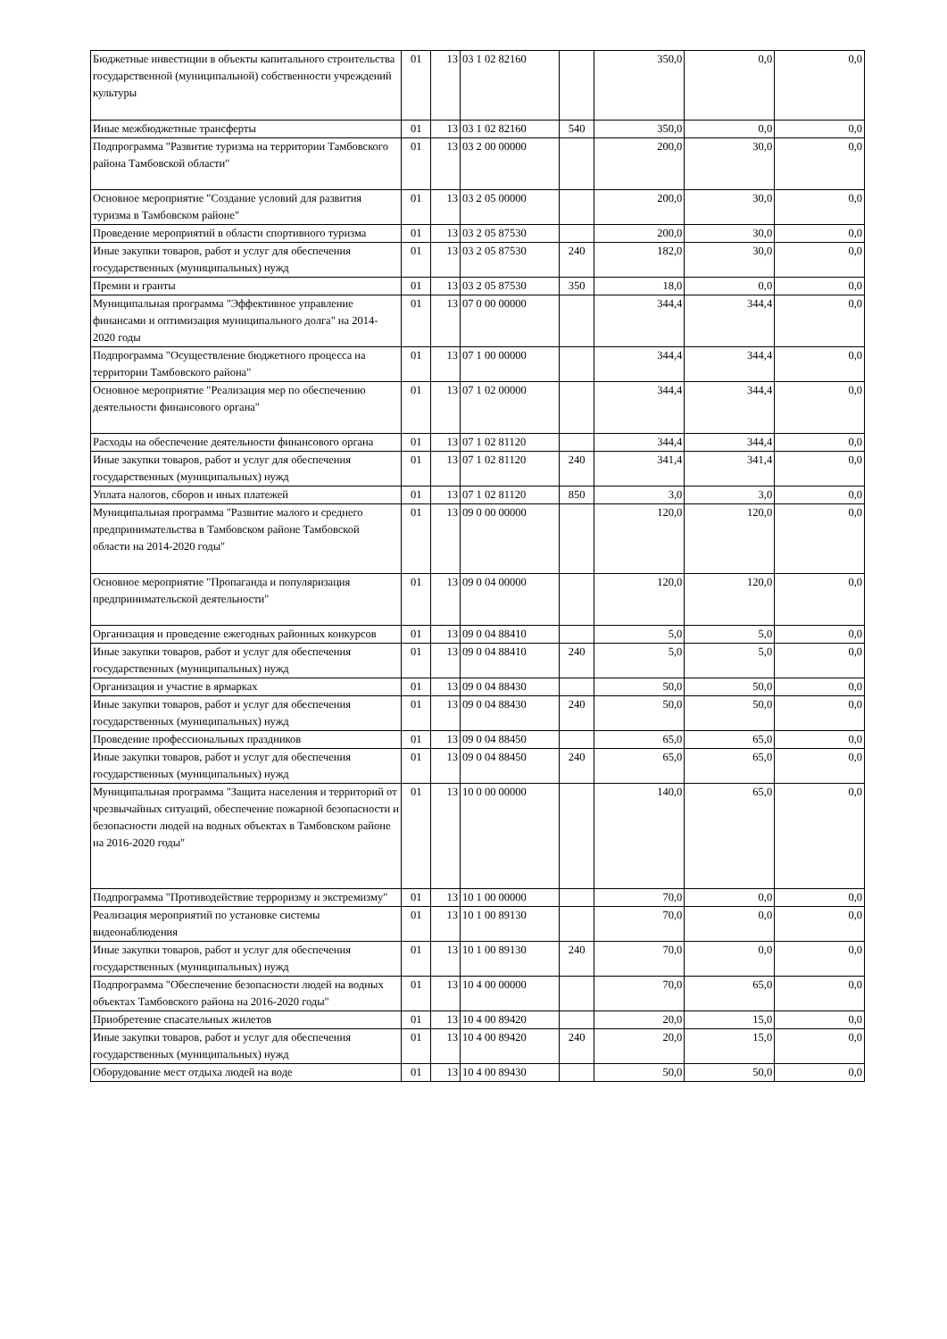| Бюджетные инвестиции в объекты капитального строительства государственной (муниципальной) собственности учреждений культуры | 01 | 13 | 03 1 02 82160 | | 350,0 | 0,0 | 0,0 |
| Иные межбюджетные трансферты | 01 | 13 | 03 1 02 82160 | 540 | 350,0 | 0,0 | 0,0 |
| Подпрограмма "Развитие туризма на территории Тамбовского района Тамбовской области" | 01 | 13 | 03 2 00 00000 | | 200,0 | 30,0 | 0,0 |
| Основное мероприятие "Создание условий для развития туризма в Тамбовском районе" | 01 | 13 | 03 2 05 00000 | | 200,0 | 30,0 | 0,0 |
| Проведение мероприятий в области спортивного туризма | 01 | 13 | 03 2 05 87530 | | 200,0 | 30,0 | 0,0 |
| Иные закупки товаров, работ и услуг для обеспечения государственных (муниципальных) нужд | 01 | 13 | 03 2 05 87530 | 240 | 182,0 | 30,0 | 0,0 |
| Премии и гранты | 01 | 13 | 03 2 05 87530 | 350 | 18,0 | 0,0 | 0,0 |
| Муниципальная программа "Эффективное управление финансами и оптимизация муниципального долга" на 2014-2020 годы | 01 | 13 | 07 0 00 00000 | | 344,4 | 344,4 | 0,0 |
| Подпрограмма "Осуществление бюджетного процесса на территории Тамбовского района" | 01 | 13 | 07 1 00 00000 | | 344,4 | 344,4 | 0,0 |
| Основное мероприятие "Реализация мер по обеспечению деятельности финансового органа" | 01 | 13 | 07 1 02 00000 | | 344,4 | 344,4 | 0,0 |
| Расходы на обеспечение деятельности финансового органа | 01 | 13 | 07 1 02 81120 | | 344,4 | 344,4 | 0,0 |
| Иные закупки товаров, работ и услуг для обеспечения государственных (муниципальных) нужд | 01 | 13 | 07 1 02 81120 | 240 | 341,4 | 341,4 | 0,0 |
| Уплата налогов, сборов и иных платежей | 01 | 13 | 07 1 02 81120 | 850 | 3,0 | 3,0 | 0,0 |
| Муниципальная программа "Развитие малого и среднего предпринимательства в Тамбовском районе Тамбовской области на 2014-2020 годы" | 01 | 13 | 09 0 00 00000 | | 120,0 | 120,0 | 0,0 |
| Основное мероприятие "Пропаганда и популяризация предпринимательской деятельности" | 01 | 13 | 09 0 04 00000 | | 120,0 | 120,0 | 0,0 |
| Организация и проведение ежегодных районных конкурсов | 01 | 13 | 09 0 04 88410 | | 5,0 | 5,0 | 0,0 |
| Иные закупки товаров, работ и услуг для обеспечения государственных (муниципальных) нужд | 01 | 13 | 09 0 04 88410 | 240 | 5,0 | 5,0 | 0,0 |
| Организация и участие в ярмарках | 01 | 13 | 09 0 04 88430 | | 50,0 | 50,0 | 0,0 |
| Иные закупки товаров, работ и услуг для обеспечения государственных (муниципальных) нужд | 01 | 13 | 09 0 04 88430 | 240 | 50,0 | 50,0 | 0,0 |
| Проведение профессиональных праздников | 01 | 13 | 09 0 04 88450 | | 65,0 | 65,0 | 0,0 |
| Иные закупки товаров, работ и услуг для обеспечения государственных (муниципальных) нужд | 01 | 13 | 09 0 04 88450 | 240 | 65,0 | 65,0 | 0,0 |
| Муниципальная программа "Защита населения и территорий от чрезвычайных ситуаций, обеспечение пожарной безопасности и безопасности людей на водных объектах в Тамбовском районе на 2016-2020 годы" | 01 | 13 | 10 0 00 00000 | | 140,0 | 65,0 | 0,0 |
| Подпрограмма "Противодействие терроризму и экстремизму" | 01 | 13 | 10 1 00 00000 | | 70,0 | 0,0 | 0,0 |
| Реализация мероприятий по установке системы видеонаблюдения | 01 | 13 | 10 1 00 89130 | | 70,0 | 0,0 | 0,0 |
| Иные закупки товаров, работ и услуг для обеспечения государственных (муниципальных) нужд | 01 | 13 | 10 1 00 89130 | 240 | 70,0 | 0,0 | 0,0 |
| Подпрограмма "Обеспечение безопасности людей на водных объектах Тамбовского района на 2016-2020 годы" | 01 | 13 | 10 4 00 00000 | | 70,0 | 65,0 | 0,0 |
| Приобретение спасательных жилетов | 01 | 13 | 10 4 00 89420 | | 20,0 | 15,0 | 0,0 |
| Иные закупки товаров, работ и услуг для обеспечения государственных (муниципальных) нужд | 01 | 13 | 10 4 00 89420 | 240 | 20,0 | 15,0 | 0,0 |
| Оборудование мест отдыха людей на воде | 01 | 13 | 10 4 00 89430 | | 50,0 | 50,0 | 0,0 |